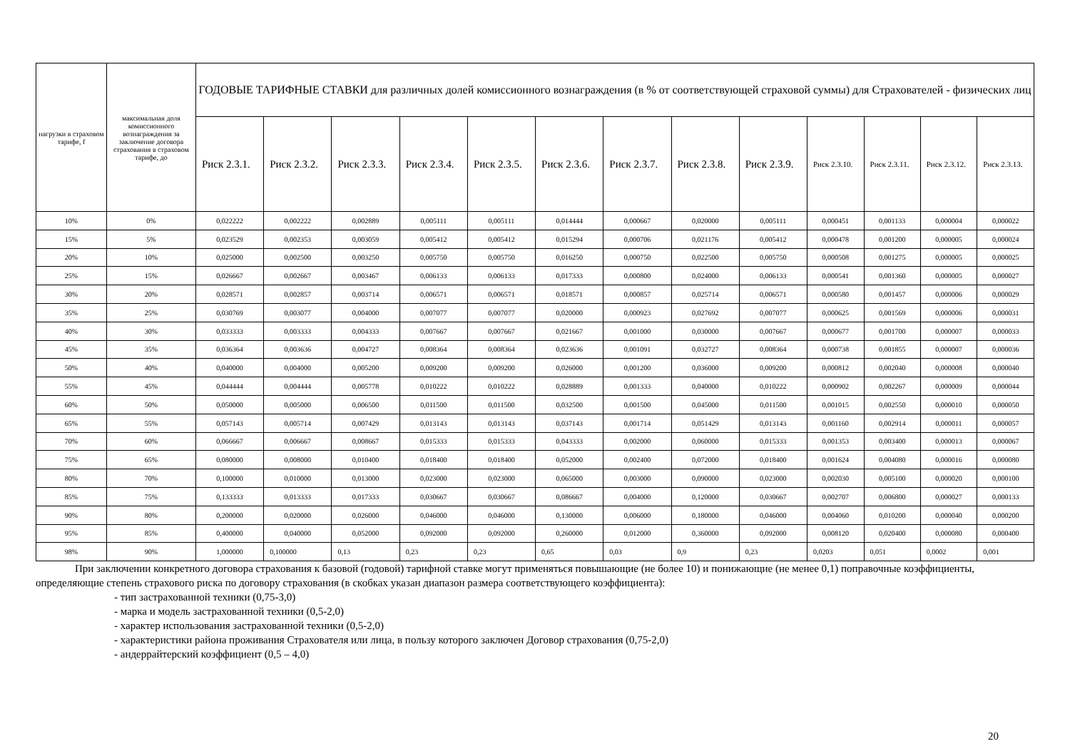| нагрузки в страховом тарифе, f | максимальная доля комиссионного вознаграждения за заключение договора страхования в страховом тарифе, до | ГОДОВЫЕ ТАРИФНЫЕ СТАВКИ для различных долей комиссионного вознаграждения (в % от соответствующей страховой суммы) для Страхователей - физических лиц | | | | | | | | | | | | |
| --- | --- | --- | --- | --- | --- | --- | --- | --- | --- | --- | --- | --- | --- | --- |
| | | Риск 2.3.1. | Риск 2.3.2. | Риск 2.3.3. | Риск 2.3.4. | Риск 2.3.5. | Риск 2.3.6. | Риск 2.3.7. | Риск 2.3.8. | Риск 2.3.9. | Риск 2.3.10. | Риск 2.3.11. | Риск 2.3.12. | Риск 2.3.13. |
| 10% | 0% | 0,022222 | 0,002222 | 0,002889 | 0,005111 | 0,005111 | 0,014444 | 0,000667 | 0,020000 | 0,005111 | 0,000451 | 0,001133 | 0,000004 | 0,000022 |
| 15% | 5% | 0,023529 | 0,002353 | 0,003059 | 0,005412 | 0,005412 | 0,015294 | 0,000706 | 0,021176 | 0,005412 | 0,000478 | 0,001200 | 0,000005 | 0,000024 |
| 20% | 10% | 0,025000 | 0,002500 | 0,003250 | 0,005750 | 0,005750 | 0,016250 | 0,000750 | 0,022500 | 0,005750 | 0,000508 | 0,001275 | 0,000005 | 0,000025 |
| 25% | 15% | 0,026667 | 0,002667 | 0,003467 | 0,006133 | 0,006133 | 0,017333 | 0,000800 | 0,024000 | 0,006133 | 0,000541 | 0,001360 | 0,000005 | 0,000027 |
| 30% | 20% | 0,028571 | 0,002857 | 0,003714 | 0,006571 | 0,006571 | 0,018571 | 0,000857 | 0,025714 | 0,006571 | 0,000580 | 0,001457 | 0,000006 | 0,000029 |
| 35% | 25% | 0,030769 | 0,003077 | 0,004000 | 0,007077 | 0,007077 | 0,020000 | 0,000923 | 0,027692 | 0,007077 | 0,000625 | 0,001569 | 0,000006 | 0,000031 |
| 40% | 30% | 0,033333 | 0,003333 | 0,004333 | 0,007667 | 0,007667 | 0,021667 | 0,001000 | 0,030000 | 0,007667 | 0,000677 | 0,001700 | 0,000007 | 0,000033 |
| 45% | 35% | 0,036364 | 0,003636 | 0,004727 | 0,008364 | 0,008364 | 0,023636 | 0,001091 | 0,032727 | 0,008364 | 0,000738 | 0,001855 | 0,000007 | 0,000036 |
| 50% | 40% | 0,040000 | 0,004000 | 0,005200 | 0,009200 | 0,009200 | 0,026000 | 0,001200 | 0,036000 | 0,009200 | 0,000812 | 0,002040 | 0,000008 | 0,000040 |
| 55% | 45% | 0,044444 | 0,004444 | 0,005778 | 0,010222 | 0,010222 | 0,028889 | 0,001333 | 0,040000 | 0,010222 | 0,000902 | 0,002267 | 0,000009 | 0,000044 |
| 60% | 50% | 0,050000 | 0,005000 | 0,006500 | 0,011500 | 0,011500 | 0,032500 | 0,001500 | 0,045000 | 0,011500 | 0,001015 | 0,002550 | 0,000010 | 0,000050 |
| 65% | 55% | 0,057143 | 0,005714 | 0,007429 | 0,013143 | 0,013143 | 0,037143 | 0,001714 | 0,051429 | 0,013143 | 0,001160 | 0,002914 | 0,000011 | 0,000057 |
| 70% | 60% | 0,066667 | 0,006667 | 0,008667 | 0,015333 | 0,015333 | 0,043333 | 0,002000 | 0,060000 | 0,015333 | 0,001353 | 0,003400 | 0,000013 | 0,000067 |
| 75% | 65% | 0,080000 | 0,008000 | 0,010400 | 0,018400 | 0,018400 | 0,052000 | 0,002400 | 0,072000 | 0,018400 | 0,001624 | 0,004080 | 0,000016 | 0,000080 |
| 80% | 70% | 0,100000 | 0,010000 | 0,013000 | 0,023000 | 0,023000 | 0,065000 | 0,003000 | 0,090000 | 0,023000 | 0,002030 | 0,005100 | 0,000020 | 0,000100 |
| 85% | 75% | 0,133333 | 0,013333 | 0,017333 | 0,030667 | 0,030667 | 0,086667 | 0,004000 | 0,120000 | 0,030667 | 0,002707 | 0,006800 | 0,000027 | 0,000133 |
| 90% | 80% | 0,200000 | 0,020000 | 0,026000 | 0,046000 | 0,046000 | 0,130000 | 0,006000 | 0,180000 | 0,046000 | 0,004060 | 0,010200 | 0,000040 | 0,000200 |
| 95% | 85% | 0,400000 | 0,040000 | 0,052000 | 0,092000 | 0,092000 | 0,260000 | 0,012000 | 0,360000 | 0,092000 | 0,008120 | 0,020400 | 0,000080 | 0,000400 |
| 98% | 90% | 1,000000 | 0,100000 | 0,13 | 0,23 | 0,23 | 0,65 | 0,03 | 0,9 | 0,23 | 0,0203 | 0,051 | 0,0002 | 0,001 |
При заключении конкретного договора страхования к базовой (годовой) тарифной ставке могут применяться повышающие (не более 10) и понижающие (не менее 0,1) поправочные коэффициенты, определяющие степень страхового риска по договору страхования (в скобках указан диапазон размера соответствующего коэффициента):
- тип застрахованной техники (0,75-3,0)
- марка и модель застрахованной техники (0,5-2,0)
- характер использования застрахованной техники (0,5-2,0)
- характеристики района проживания Страхователя или лица, в пользу которого заключен Договор страхования (0,75-2,0)
- андеррайтерский коэффициент (0,5 – 4,0)
20